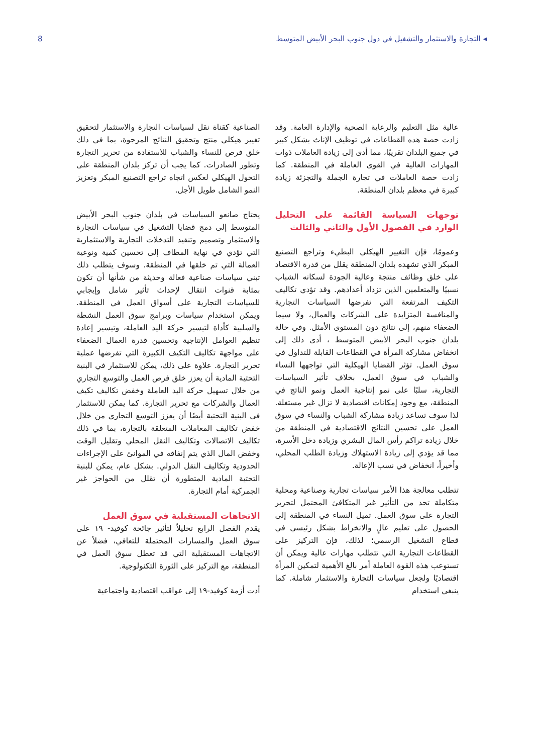◂ التجارة والاستثمار والتشغيل في دول جنوب البحر الأبيض المتوسط 8
عالية مثل التعليم والرعاية الصحية والإدارة العامة. وقد زادت حصة هذه القطاعات في توظيف الإناث بشكل كبير في جميع البلدان تقريبًا، مما أدى إلى زيادة العاملات ذوات المهارات العالية في القوى العاملة في المنطقة. كما زادت حصة العاملات في تجارة الجملة والتجزئة زيادة كبيرة في معظم بلدان المنطقة.
توجهات السياسة القائمة على التحليل الوارد في الفصول الأول والثاني والثالث
وعمومًا، فإن التغيير الهيكلي البطيء وتراجع التصنيع المبكر الذي تشهده بلدان المنطقة يقلل من قدرة الاقتصاد على خلق وظائف منتجة وعالية الجودة لسكانه الشباب نسبيًا والمتعلمين الذين تزداد أعدادهم. وقد تؤدي تكاليف التكيف المرتفعة التي تفرضها السياسات التجارية والمنافسة المتزايدة على الشركات والعمال، ولا سيما الضعفاء منهم، إلى نتائج دون المستوى الأمثل. وفي حالة بلدان جنوب البحر الأبيض المتوسط ، أدى ذلك إلى انخفاض مشاركة المرأة في القطاعات القابلة للتداول في سوق العمل. تؤثر القضايا الهيكلية التي تواجهها النساء والشباب في سوق العمل، بخلاف تأثير السياسات التجارية، سلبًا على نمو إنتاجية العمل ونمو الناتج في المنطقة، مع وجود إمكانات اقتصادية لا تزال غير مستغلة. لذا سوف تساعد زيادة مشاركة الشباب والنساء في سوق العمل على تحسين النتائج الاقتصادية في المنطقة من خلال زيادة تراكم رأس المال البشري وزيادة دخل الأسرة، مما قد يؤدي إلى زيادة الاستهلاك وزيادة الطلب المحلي، وأخيراً، انخفاض في نسب الإعالة.
تتطلب معالجة هذا الأمر سياسات تجارية وصناعية ومحلية متكاملة تحد من التأثير غير المتكافئ المحتمل لتحرير التجارة على سوق العمل. تميل النساء في المنطقة إلى الحصول على تعليم عالٍ والانخراط بشكل رئيسي في قطاع التشغيل الرسمي؛ لذلك، فإن التركيز على القطاعات التجارية التي تتطلب مهارات عالية ويمكن أن تستوعب هذه القوة العاملة أمر بالغ الأهمية لتمكين المرأة اقتصاديًا ولجعل سياسات التجارة والاستثمار شاملة. كما ينبغي استخدام
الصناعية كقناة نقل لسياسات التجارة والاستثمار لتحقيق تغيير هيكلي منتج وتحقيق النتائج المرجوة، بما في ذلك خلق فرص للنساء والشباب للاستفادة من تحرير التجارة وتطور الصادرات. كما يجب أن تركز بلدان المنطقة على التحول الهيكلي لعكس اتجاه تراجع التصنيع المبكر وتعزيز النمو الشامل طويل الأجل.
يحتاج صانعو السياسات في بلدان جنوب البحر الأبيض المتوسط إلى دمج قضايا التشغيل في سياسات التجارة والاستثمار وتصميم وتنفيذ التدخلات التجارية والاستثمارية التي تؤدي في نهاية المطاف إلى تحسين كمية ونوعية العمالة التي تم خلقها في المنطقة. وسوف يتطلب ذلك تبني سياسات صناعية فعالة وحديثة من شأنها أن تكون بمثابة قنوات انتقال لإحداث تأثير شامل وإيجابي للسياسات التجارية على أسواق العمل في المنطقة. ويمكن استخدام سياسات وبرامج سوق العمل النشطة والسلبية كأداة لتيسير حركة اليد العاملة، وتيسير إعادة تنظيم العوامل الإنتاجية وتحسين قدرة العمال الضعفاء على مواجهة تكاليف التكيف الكبيرة التي تفرضها عملية تحرير التجارة. علاوة على ذلك، يمكن للاستثمار في البنية التحتية المادية أن يعزز خلق فرص العمل والتوسع التجاري من خلال تسهيل حركة اليد العاملة وخفض تكاليف تكيف العمال والشركات مع تحرير التجارة. كما يمكن للاستثمار في البنية التحتية أيضًا أن يعزز التوسع التجاري من خلال خفض تكاليف المعاملات المتعلقة بالتجارة، بما في ذلك تكاليف الاتصالات وتكاليف النقل المحلي وتقليل الوقت وخفض المال الذي يتم إنفاقه في الموانئ على الإجراءات الحدودية وتكاليف النقل الدولي. بشكل عام، يمكن للبنية التحتية المادية المتطورة أن تقلل من الحواجز غير الجمركية أمام التجارة.
الاتجاهات المستقبلية في سوق العمل
يقدم الفصل الرابع تحليلاً لتأثير جائحة كوفيد- ١٩ على سوق العمل والمسارات المحتملة للتعافي، فضلاً عن الاتجاهات المستقبلية التي قد تعطل سوق العمل في المنطقة، مع التركيز على الثورة التكنولوجية.
أدت أزمة كوفيد-١٩ إلى عواقب اقتصادية واجتماعية